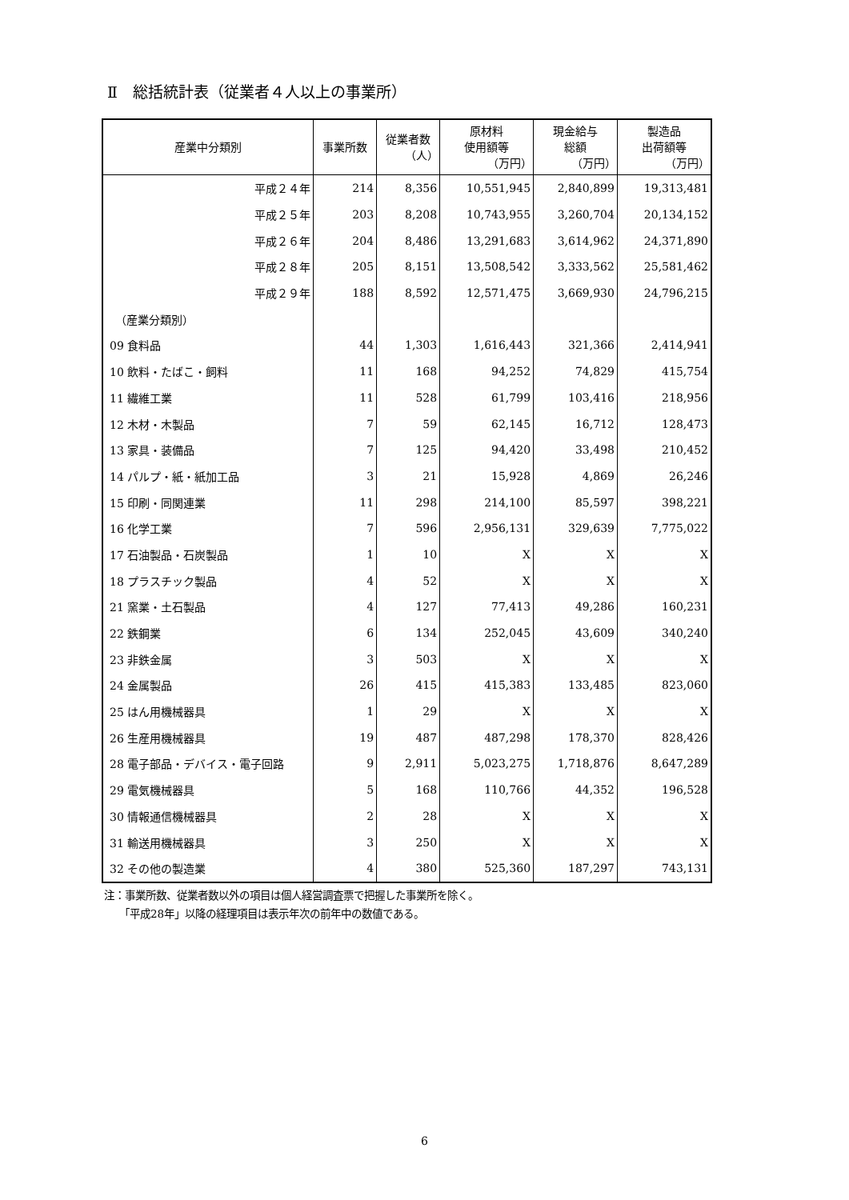Ⅱ　総括統計表（従業者４人以上の事業所）
| 産業中分類別 | 事業所数 | 従業者数 （人） | 原材料 使用額等 （万円） | 現金給与 総額 （万円） | 製造品 出荷額等 （万円） |
| --- | --- | --- | --- | --- | --- |
| 平成２４年 | 214 | 8,356 | 10,551,945 | 2,840,899 | 19,313,481 |
| 平成２５年 | 203 | 8,208 | 10,743,955 | 3,260,704 | 20,134,152 |
| 平成２６年 | 204 | 8,486 | 13,291,683 | 3,614,962 | 24,371,890 |
| 平成２８年 | 205 | 8,151 | 13,508,542 | 3,333,562 | 25,581,462 |
| 平成２９年 | 188 | 8,592 | 12,571,475 | 3,669,930 | 24,796,215 |
| （産業分類別） | | | | | |
| 09 食料品 | 44 | 1,303 | 1,616,443 | 321,366 | 2,414,941 |
| 10 飲料・たばこ・飼料 | 11 | 168 | 94,252 | 74,829 | 415,754 |
| 11 繊維工業 | 11 | 528 | 61,799 | 103,416 | 218,956 |
| 12 木材・木製品 | 7 | 59 | 62,145 | 16,712 | 128,473 |
| 13 家具・装備品 | 7 | 125 | 94,420 | 33,498 | 210,452 |
| 14 パルプ・紙・紙加工品 | 3 | 21 | 15,928 | 4,869 | 26,246 |
| 15 印刷・同関連業 | 11 | 298 | 214,100 | 85,597 | 398,221 |
| 16 化学工業 | 7 | 596 | 2,956,131 | 329,639 | 7,775,022 |
| 17 石油製品・石炭製品 | 1 | 10 | X | X | X |
| 18 プラスチック製品 | 4 | 52 | X | X | X |
| 21 窯業・土石製品 | 4 | 127 | 77,413 | 49,286 | 160,231 |
| 22 鉄鋼業 | 6 | 134 | 252,045 | 43,609 | 340,240 |
| 23 非鉄金属 | 3 | 503 | X | X | X |
| 24 金属製品 | 26 | 415 | 415,383 | 133,485 | 823,060 |
| 25 はん用機械器具 | 1 | 29 | X | X | X |
| 26 生産用機械器具 | 19 | 487 | 487,298 | 178,370 | 828,426 |
| 28 電子部品・デバイス・電子回路 | 9 | 2,911 | 5,023,275 | 1,718,876 | 8,647,289 |
| 29 電気機械器具 | 5 | 168 | 110,766 | 44,352 | 196,528 |
| 30 情報通信機械器具 | 2 | 28 | X | X | X |
| 31 輸送用機械器具 | 3 | 250 | X | X | X |
| 32 その他の製造業 | 4 | 380 | 525,360 | 187,297 | 743,131 |
注：事業所数、従業者数以外の項目は個人経営調査票で把握した事業所を除く。
　　「平成28年」以降の経理項目は表示年次の前年中の数値である。
6